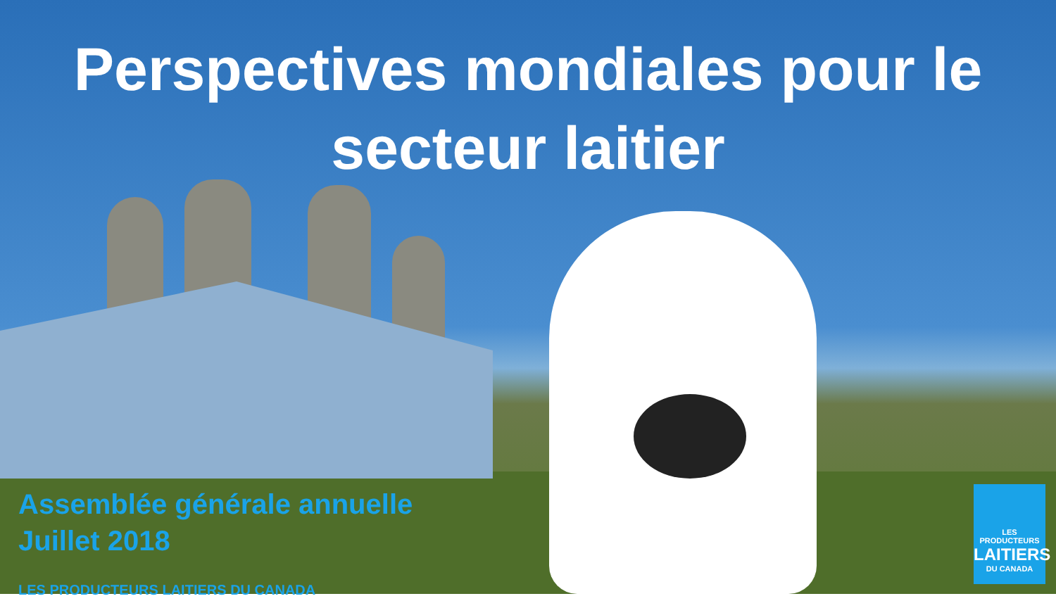Perspectives mondiales pour le
secteur laitier
Assemblée générale annuelle
Juillet 2018
LES PRODUCTEURS LAITIERS DU CANADA
LES PRODUCTEURS
LAITIERS
DU CANADA